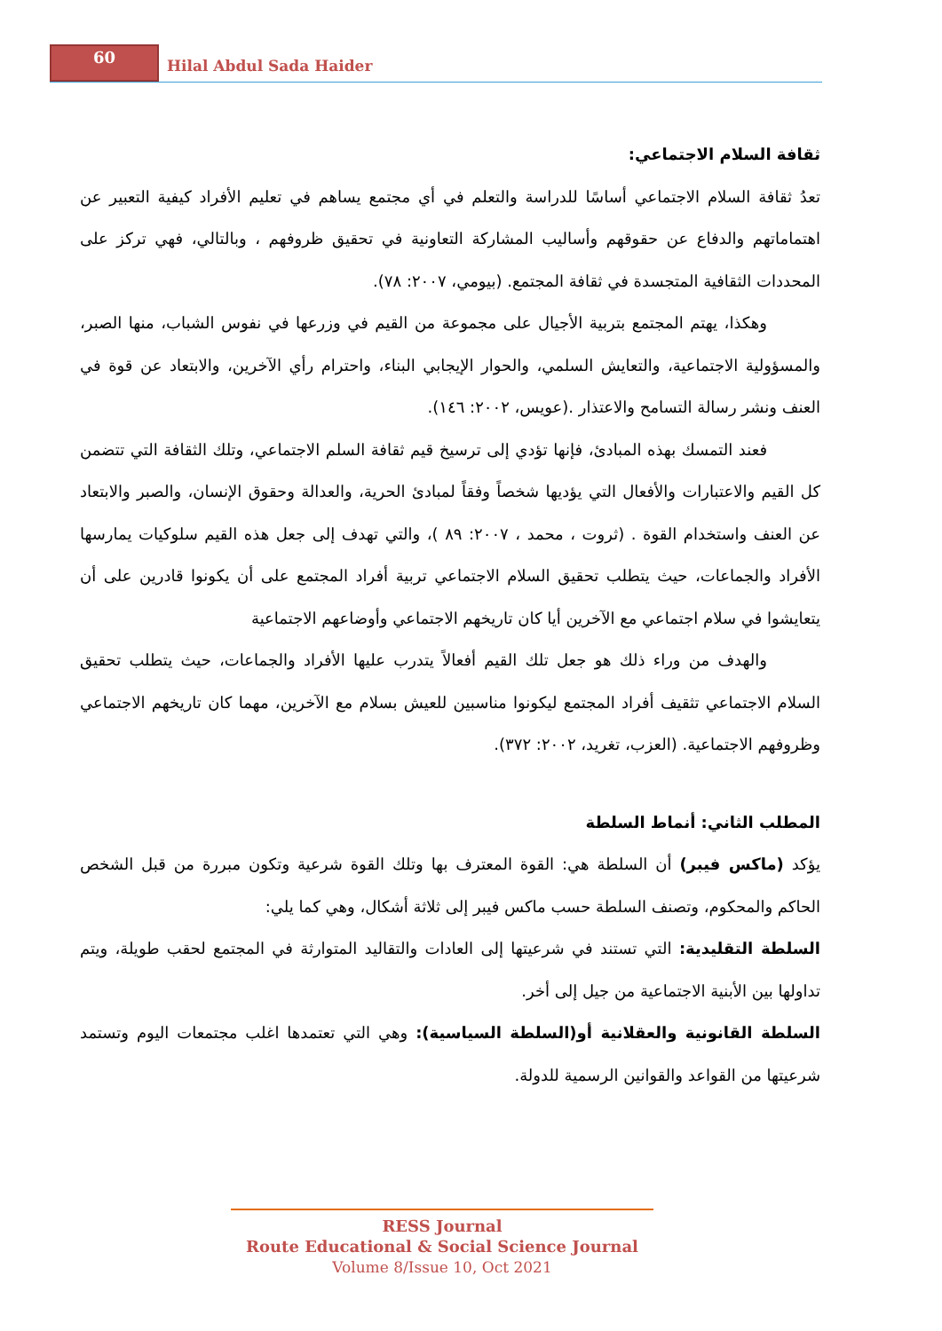60
Hilal Abdul Sada Haider
ثقافة السلام الاجتماعي:
تعدُ ثقافة السلام الاجتماعي أساسًا للدراسة والتعلم في أي مجتمع يساهم في تعليم الأفراد كيفية التعبير عن اهتماماتهم والدفاع عن حقوقهم وأساليب المشاركة التعاونية في تحقيق ظروفهم ، وبالتالي، فهي تركز على المحددات الثقافية المتجسدة في ثقافة المجتمع. (بيومي، ٢٠٠٧: ٧٨).
وهكذا، يهتم المجتمع بتربية الأجيال على مجموعة من القيم في وزرعها في نفوس الشباب، منها الصبر، والمسؤولية الاجتماعية، والتعايش السلمي، والحوار الإيجابي البناء، واحترام رأي الآخرين، والابتعاد عن قوة في العنف ونشر رسالة التسامح والاعتذار .(عويس، ٢٠٠٢: ١٤٦).
فعند التمسك بهذه المبادئ، فإنها تؤدي إلى ترسيخ قيم ثقافة السلم الاجتماعي، وتلك الثقافة التي تتضمن كل القيم والاعتبارات والأفعال التي يؤديها شخصاً وفقاً لمبادئ الحرية، والعدالة وحقوق الإنسان، والصبر والابتعاد عن العنف واستخدام القوة . (ثروت ، محمد ، ٢٠٠٧: ٨٩ )، والتي تهدف إلى جعل هذه القيم سلوكيات يمارسها الأفراد والجماعات، حيث يتطلب تحقيق السلام الاجتماعي تربية أفراد المجتمع على أن يكونوا قادرين على أن يتعايشوا في سلام اجتماعي مع الآخرين أيا كان تاريخهم الاجتماعي وأوضاعهم الاجتماعية
والهدف من وراء ذلك هو جعل تلك القيم أفعالاً يتدرب عليها الأفراد والجماعات، حيث يتطلب تحقيق السلام الاجتماعي تثقيف أفراد المجتمع ليكونوا مناسبين للعيش بسلام مع الآخرين، مهما كان تاريخهم الاجتماعي وظروفهم الاجتماعية. (العزب، تغريد، ٢٠٠٢: ٣٧٢).
المطلب الثاني: أنماط السلطة
يؤكد (ماكس فيبر) أن السلطة هي: القوة المعترف بها وتلك القوة شرعية وتكون مبررة من قبل الشخص الحاكم والمحكوم، وتصنف السلطة حسب ماكس فيبر إلى ثلاثة أشكال، وهي كما يلي:
السلطة التقليدية: التي تستند في شرعيتها إلى العادات والتقاليد المتوارثة في المجتمع لحقب طويلة، ويتم تداولها بين الأبنية الاجتماعية من جيل إلى أخر.
السلطة القانونية والعقلانية أو(السلطة السياسية): وهي التي تعتمدها اغلب مجتمعات اليوم وتستمد شرعيتها من القواعد والقوانين الرسمية للدولة.
RESS Journal
Route Educational & Social Science Journal
Volume 8/Issue 10, Oct 2021